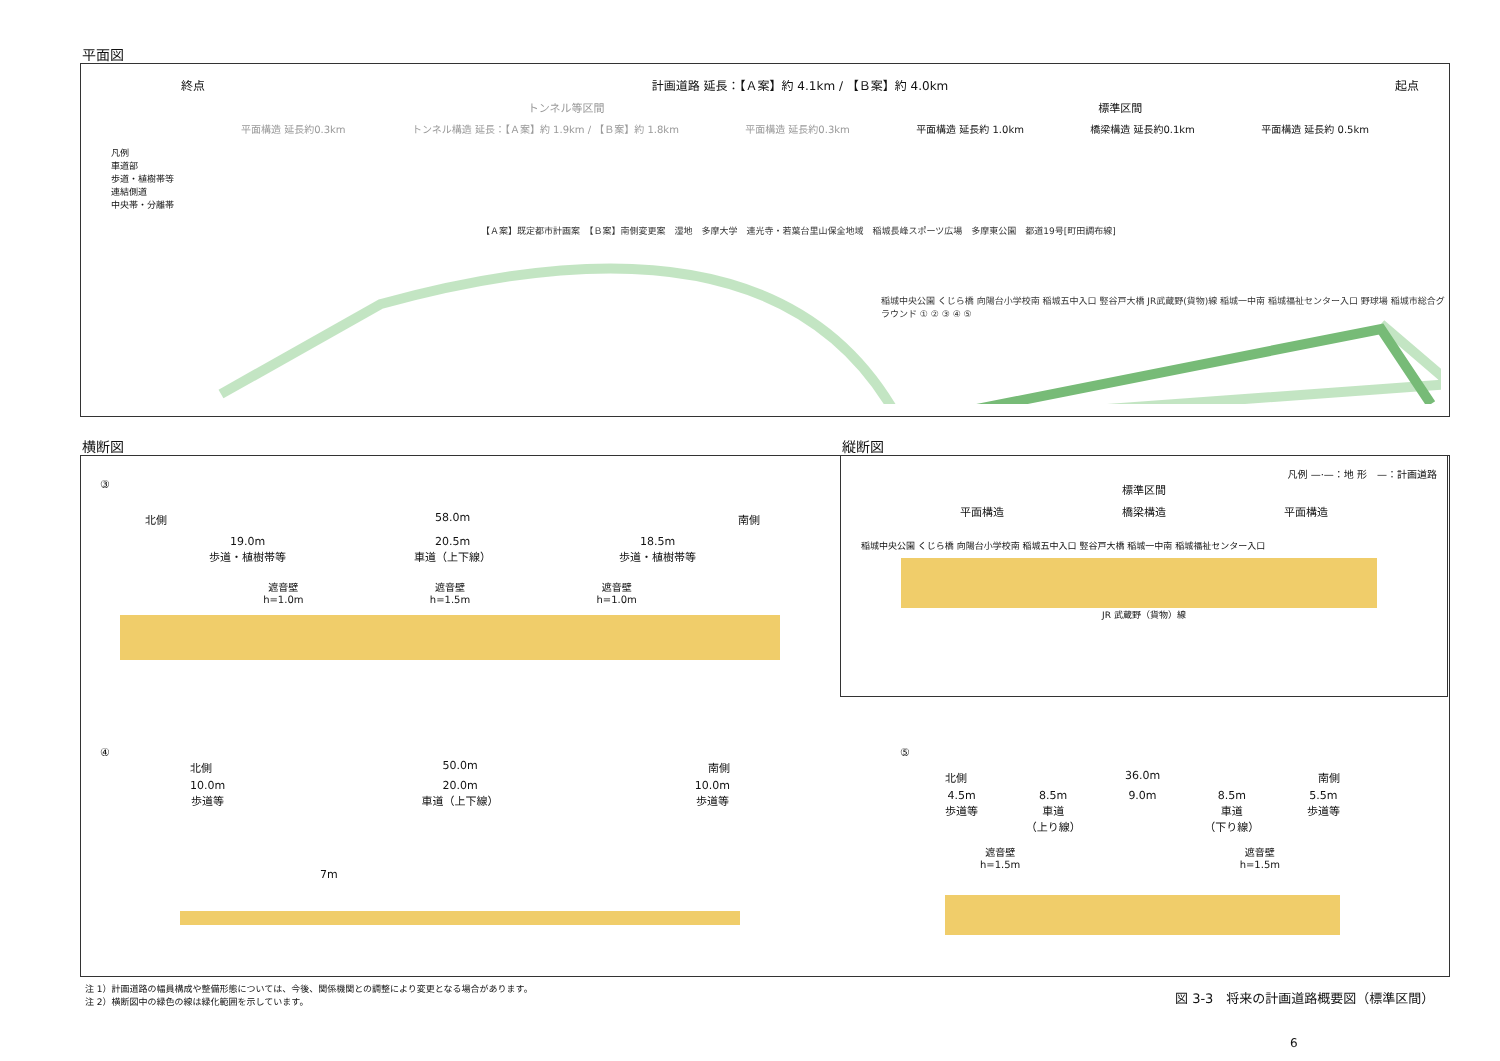平面図
終点 計画道路 延長：【Ａ案】約 4.1km / 【Ｂ案】約 4.0km 起点
トンネル等区間 標準区間
平面構造 延長約0.3km トンネル構造 延長：【Ａ案】約 1.9km / 【Ｂ案】約 1.8km 平面構造 延長約0.3km 平面構造 延長約 1.0km 橋梁構造 延長約0.1km 平面構造 延長約 0.5km
凡例
車道部
歩道・植樹帯等
連結側道
中央帯・分離帯
【Ａ案】既定都市計画案　【Ｂ案】南側変更案　湿地　多摩大学　連光寺・若葉台里山保全地域　稲城長峰スポーツ広場　多摩東公園　都道19号[町田調布線]
稲城中央公園 くじら橋 向陽台小学校南 稲城五中入口 竪谷戸大橋 JR武蔵野(貨物)線 稲城一中南 稲城福祉センター入口 野球場 稲城市総合グラウンド ① ② ③ ④ ⑤
横断図 縦断図
③
北側 58.0m 南側
19.0m
歩道・植樹帯等 20.5m
車道（上下線） 18.5m
歩道・植樹帯等
遮音壁
h=1.0m 遮音壁
h=1.5m 遮音壁
h=1.0m
凡例 —·—：地 形　—：計画道路
標準区間
平面構造 橋梁構造 平面構造
稲城中央公園 くじら橋 向陽台小学校南 稲城五中入口 竪谷戸大橋 稲城一中南 稲城福祉センター入口
JR 武蔵野（貨物）線
④
北側 50.0m 南側
10.0m
歩道等 20.0m
車道（上下線） 10.0m
歩道等
7m
⑤
北側 36.0m 南側
4.5m
歩道等 8.5m
車道
（上り線） 9.0m 8.5m
車道
（下り線） 5.5m
歩道等
遮音壁
h=1.5m 遮音壁
h=1.5m
注 1）計画道路の幅員構成や整備形態については、今後、関係機関との調整により変更となる場合があります。
注 2）横断図中の緑色の線は緑化範囲を示しています。
図 3-3　将来の計画道路概要図（標準区間）
6